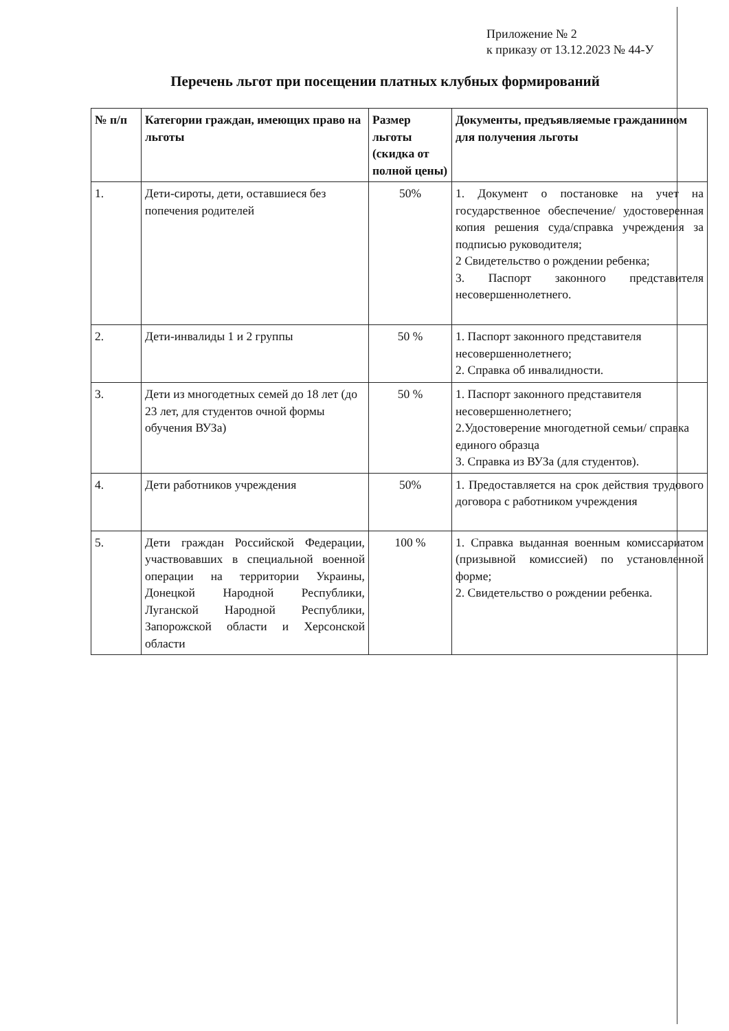Приложение № 2
к приказу от 13.12.2023 № 44-У
Перечень льгот при посещении платных клубных формирований
| № п/п | Категории граждан, имеющих право на льготы | Размер льготы (скидка от полной цены) | Документы, предъявляемые гражданином для получения льготы |
| --- | --- | --- | --- |
| 1. | Дети-сироты, дети, оставшиеся без попечения родителей | 50% | 1. Документ о постановке на учет на государственное обеспечение/ удостоверенная копия решения суда/справка учреждения за подписью руководителя; 2 Свидетельство о рождении ребенка; 3. Паспорт законного представителя несовершеннолетнего. |
| 2. | Дети-инвалиды 1 и 2 группы | 50 % | 1. Паспорт законного представителя несовершеннолетнего; 2. Справка об инвалидности. |
| 3. | Дети из многодетных семей до 18 лет (до 23 лет, для студентов очной формы обучения ВУЗа) | 50 % | 1. Паспорт законного представителя несовершеннолетнего; 2.Удостоверение многодетной семьи/ справка единого образца 3. Справка из ВУЗа (для студентов). |
| 4. | Дети работников учреждения | 50% | 1. Предоставляется на срок действия трудового договора с работником учреждения |
| 5. | Дети граждан Российской Федерации, участвовавших в специальной военной операции на территории Украины, Донецкой Народной Республики, Луганской Народной Республики, Запорожской области и Херсонской области | 100 % | 1. Справка выданная военным комиссариатом (призывной комиссией) по установленной форме; 2. Свидетельство о рождении ребенка. |